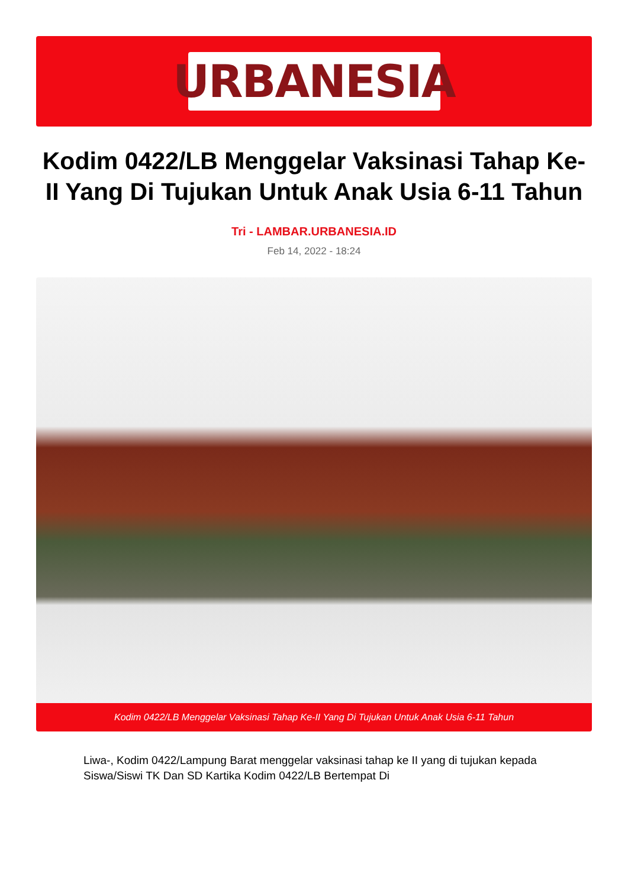URBANESIA
Kodim 0422/LB Menggelar Vaksinasi Tahap Ke-II Yang Di Tujukan Untuk Anak Usia 6-11 Tahun
Tri - LAMBAR.URBANESIA.ID
Feb 14, 2022 - 18:24
Kodim 0422/LB Menggelar Vaksinasi Tahap Ke-II Yang Di Tujukan Untuk Anak Usia 6-11 Tahun
Liwa-, Kodim 0422/Lampung Barat menggelar vaksinasi tahap ke II yang di tujukan kepada Siswa/Siswi TK Dan SD Kartika Kodim 0422/LB Bertempat Di